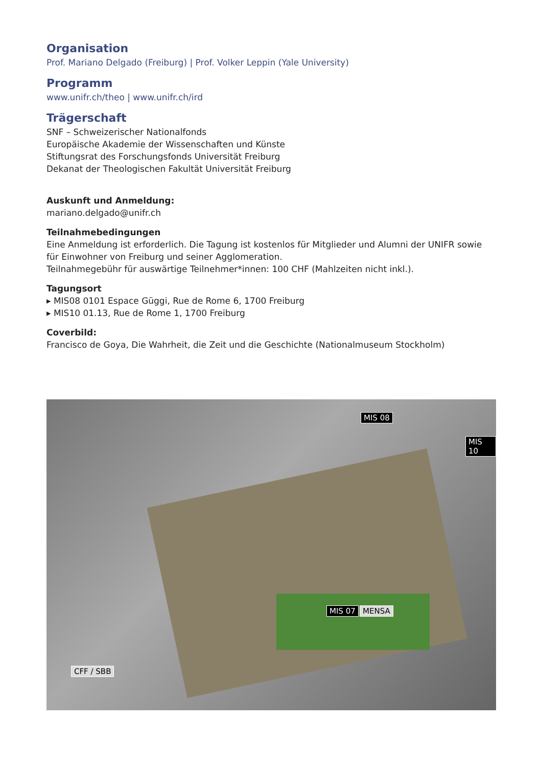Organisation
Prof. Mariano Delgado (Freiburg) | Prof. Volker Leppin (Yale University)
Programm
www.unifr.ch/theo | www.unifr.ch/ird
Trägerschaft
SNF – Schweizerischer Nationalfonds
Europäische Akademie der Wissenschaften und Künste
Stiftungsrat des Forschungsfonds Universität Freiburg
Dekanat der Theologischen Fakultät Universität Freiburg
Auskunft und Anmeldung:
mariano.delgado@unifr.ch
Teilnahmebedingungen
Eine Anmeldung ist erforderlich. Die Tagung ist kostenlos für Mitglieder und Alumni der UNIFR sowie für Einwohner von Freiburg und seiner Agglomeration.
Teilnahmegebühr für auswärtige Teilnehmer*innen: 100 CHF (Mahlzeiten nicht inkl.).
Tagungsort
▸ MIS08 0101 Espace Güggi, Rue de Rome 6, 1700 Freiburg
▸ MIS10 01.13, Rue de Rome 1, 1700 Freiburg
Coverbild:
Francisco de Goya, Die Wahrheit, die Zeit und die Geschichte (Nationalmuseum Stockholm)
MIS 08
MIS 10
MIS 07 MENSA
CFF / SBB